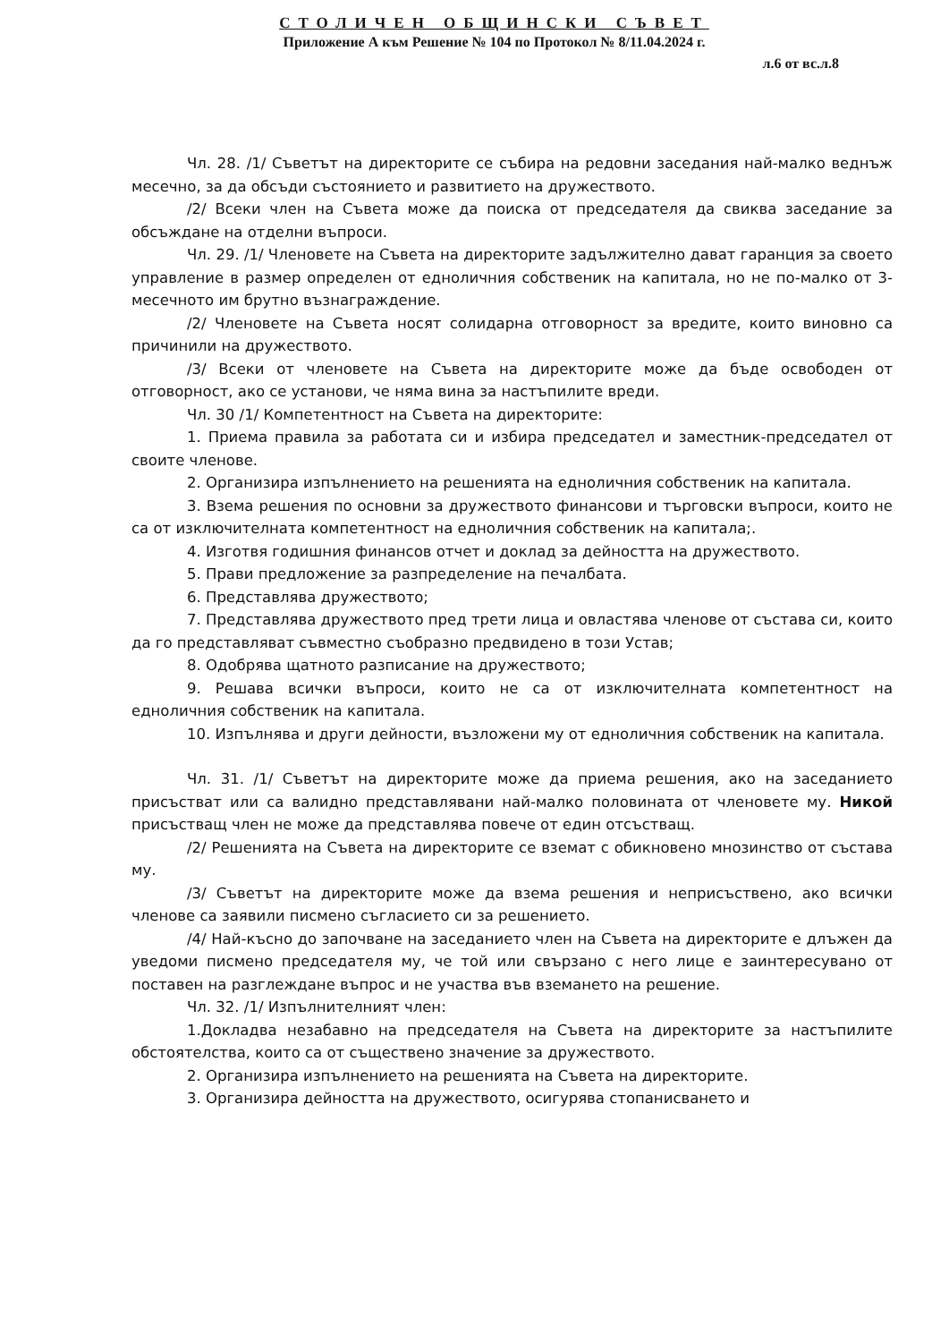СТОЛИЧЕН ОБЩИНСКИ СЪВЕТ
Приложение А към Решение № 104 по Протокол № 8/11.04.2024 г.
л.6 от вс.л.8
Чл. 28. /1/ Съветът на директорите се събира на редовни заседания най-малко веднъж месечно, за да обсъди състоянието и развитието на дружеството.
/2/ Всеки член на Съвета може да поиска от председателя да свиква заседание за обсъждане на отделни въпроси.
Чл. 29. /1/ Членовете на Съвета на директорите задължително дават гаранция за своето управление в размер определен от едноличния собственик на капитала, но не по-малко от 3-месечното им брутно възнаграждение.
/2/ Членовете на Съвета носят солидарна отговорност за вредите, които виновно са причинили на дружеството.
/3/ Всеки от членовете на Съвета на директорите може да бъде освободен от отговорност, ако се установи, че няма вина за настъпилите вреди.
Чл. 30 /1/ Компетентност на Съвета на директорите:
1. Приема правила за работата си и избира председател и заместник-председател от своите членове.
2. Организира изпълнението на решенията на едноличния собственик на капитала.
3. Взема решения по основни за дружеството финансови и търговски въпроси, които не са от изключителната компетентност на едноличния собственик на капитала;.
4. Изготвя годишния финансов отчет и доклад за дейността на дружеството.
5. Прави предложение за разпределение на печалбата.
6. Представлява дружеството;
7. Представлява дружеството пред трети лица и овластява членове от състава си, които да го представляват съвместно съобразно предвидено в този Устав;
8. Одобрява щатното разписание на дружеството;
9. Решава всички въпроси, които не са от изключителната компетентност на едноличния собственик на капитала.
10. Изпълнява и други дейности, възложени му от едноличния собственик на капитала.
Чл. 31. /1/ Съветът на директорите може да приема решения, ако на заседанието присъстват или са валидно представлявани най-малко половината от членовете му. Никой присъстващ член не може да представлява повече от един отсъстващ.
/2/ Решенията на Съвета на директорите се вземат с обикновено мнозинство от състава му.
/3/ Съветът на директорите може да взема решения и неприсъствено, ако всички членове са заявили писмено съгласието си за решението.
/4/ Най-късно до започване на заседанието член на Съвета на директорите е длъжен да уведоми писмено председателя му, че той или свързано с него лице е заинтересувано от поставен на разглеждане въпрос и не участва във вземането на решение.
Чл. 32. /1/ Изпълнителният член:
1.Докладва незабавно на председателя на Съвета на директорите за настъпилите обстоятелства, които са от съществено значение за дружеството.
2. Организира изпълнението на решенията на Съвета на директорите.
3. Организира дейността на дружеството, осигурява стопанисването и